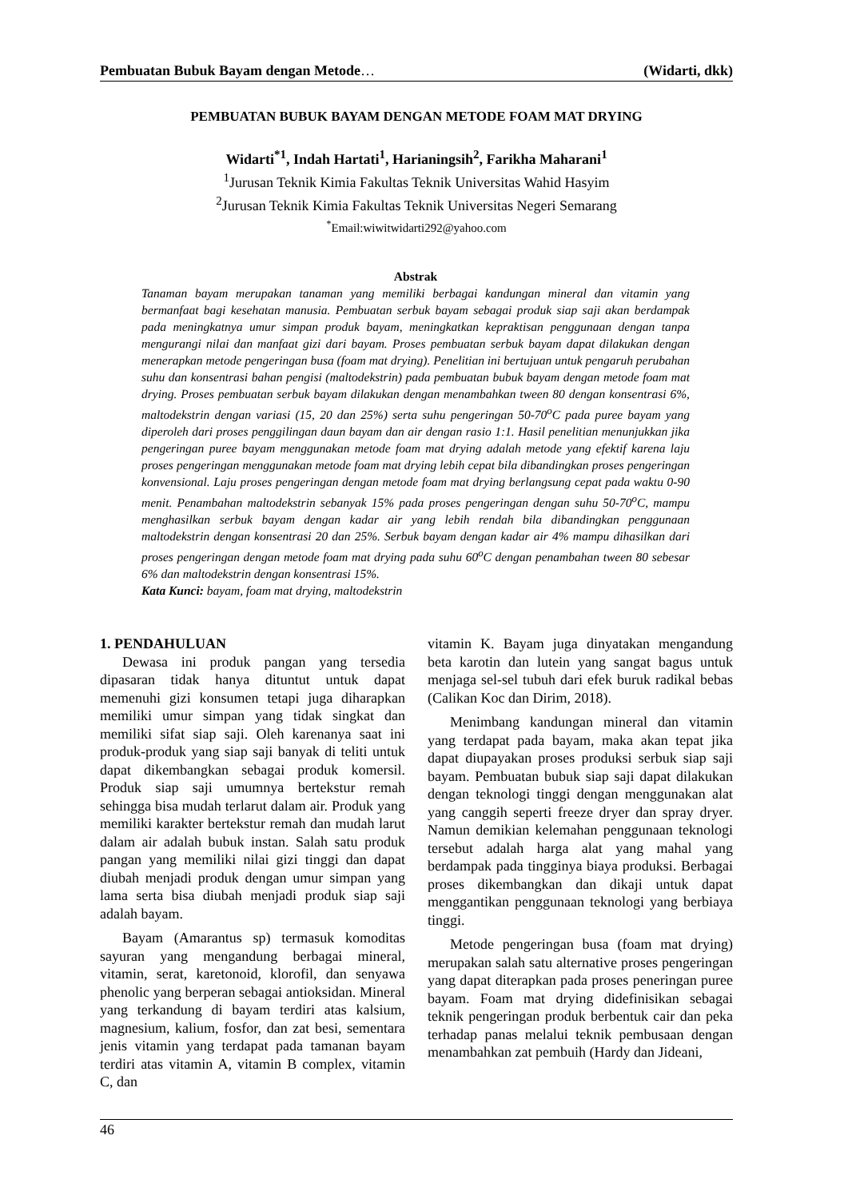Pembuatan Bubuk Bayam dengan Metode… (Widarti, dkk)
PEMBUATAN BUBUK BAYAM DENGAN METODE FOAM MAT DRYING
Widarti<sup>*1</sup>, Indah Hartati<sup>1</sup>, Harianingsih<sup>2</sup>, Farikha Maharani<sup>1</sup>
<sup>1</sup> Jurusan Teknik Kimia Fakultas Teknik Universitas Wahid Hasyim
<sup>2</sup> Jurusan Teknik Kimia Fakultas Teknik Universitas Negeri Semarang
<sup>*</sup> Email:wiwitwidarti292@yahoo.com
Abstrak
Tanaman bayam merupakan tanaman yang memiliki berbagai kandungan mineral dan vitamin yang bermanfaat bagi kesehatan manusia. Pembuatan serbuk bayam sebagai produk siap saji akan berdampak pada meningkatnya umur simpan produk bayam, meningkatkan kepraktisan penggunaan dengan tanpa mengurangi nilai dan manfaat gizi dari bayam. Proses pembuatan serbuk bayam dapat dilakukan dengan menerapkan metode pengeringan busa (foam mat drying). Penelitian ini bertujuan untuk pengaruh perubahan suhu dan konsentrasi bahan pengisi (maltodekstrin) pada pembuatan bubuk bayam dengan metode foam mat drying. Proses pembuatan serbuk bayam dilakukan dengan menambahkan tween 80 dengan konsentrasi 6%, maltodekstrin dengan variasi (15, 20 dan 25%) serta suhu pengeringan 50-70<sup>o</sup>C pada puree bayam yang diperoleh dari proses penggilingan daun bayam dan air dengan rasio 1:1. Hasil penelitian menunjukkan jika pengeringan puree bayam menggunakan metode foam mat drying adalah metode yang efektif karena laju proses pengeringan menggunakan metode foam mat drying lebih cepat bila dibandingkan proses pengeringan konvensional. Laju proses pengeringan dengan metode foam mat drying berlangsung cepat pada waktu 0-90 menit. Penambahan maltodekstrin sebanyak 15% pada proses pengeringan dengan suhu 50-70<sup>o</sup>C, mampu menghasilkan serbuk bayam dengan kadar air yang lebih rendah bila dibandingkan penggunaan maltodekstrin dengan konsentrasi 20 dan 25%. Serbuk bayam dengan kadar air 4% mampu dihasilkan dari proses pengeringan dengan metode foam mat drying pada suhu 60<sup>o</sup>C dengan penambahan tween 80 sebesar 6% dan maltodekstrin dengan konsentrasi 15%.
Kata Kunci: bayam, foam mat drying, maltodekstrin
1. PENDAHULUAN
Dewasa ini produk pangan yang tersedia dipasaran tidak hanya dituntut untuk dapat memenuhi gizi konsumen tetapi juga diharapkan memiliki umur simpan yang tidak singkat dan memiliki sifat siap saji. Oleh karenanya saat ini produk-produk yang siap saji banyak di teliti untuk dapat dikembangkan sebagai produk komersil. Produk siap saji umumnya bertekstur remah sehingga bisa mudah terlarut dalam air. Produk yang memiliki karakter bertekstur remah dan mudah larut dalam air adalah bubuk instan. Salah satu produk pangan yang memiliki nilai gizi tinggi dan dapat diubah menjadi produk dengan umur simpan yang lama serta bisa diubah menjadi produk siap saji adalah bayam.
Bayam (Amarantus sp) termasuk komoditas sayuran yang mengandung berbagai mineral, vitamin, serat, karetonoid, klorofil, dan senyawa phenolic yang berperan sebagai antioksidan. Mineral yang terkandung di bayam terdiri atas kalsium, magnesium, kalium, fosfor, dan zat besi, sementara jenis vitamin yang terdapat pada tamanan bayam terdiri atas vitamin A, vitamin B complex, vitamin C, dan
vitamin K. Bayam juga dinyatakan mengandung beta karotin dan lutein yang sangat bagus untuk menjaga sel-sel tubuh dari efek buruk radikal bebas (Calikan Koc dan Dirim, 2018).
Menimbang kandungan mineral dan vitamin yang terdapat pada bayam, maka akan tepat jika dapat diupayakan proses produksi serbuk siap saji bayam. Pembuatan bubuk siap saji dapat dilakukan dengan teknologi tinggi dengan menggunakan alat yang canggih seperti freeze dryer dan spray dryer. Namun demikian kelemahan penggunaan teknologi tersebut adalah harga alat yang mahal yang berdampak pada tingginya biaya produksi. Berbagai proses dikembangkan dan dikaji untuk dapat menggantikan penggunaan teknologi yang berbiaya tinggi.
Metode pengeringan busa (foam mat drying) merupakan salah satu alternative proses pengeringan yang dapat diterapkan pada proses peneringan puree bayam. Foam mat drying didefinisikan sebagai teknik pengeringan produk berbentuk cair dan peka terhadap panas melalui teknik pembusaan dengan menambahkan zat pembuih (Hardy dan Jideani,
46